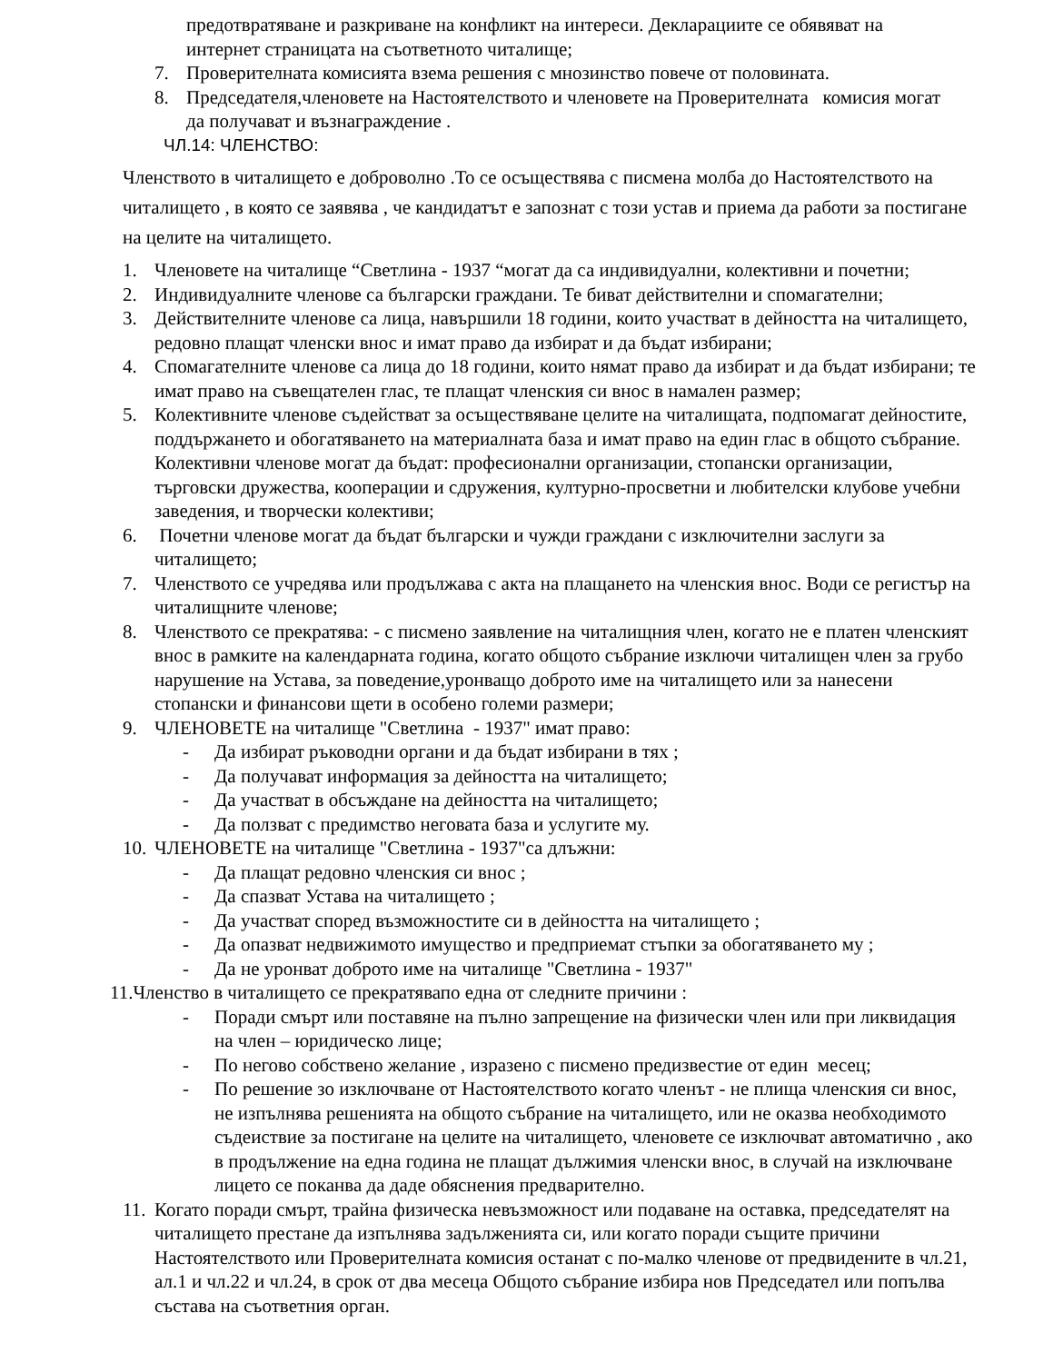предотвратяване и разкриване на конфликт на интереси. Декларациите се обявяват на интернет страницата на съответното читалище;
7. Проверителната комисията взема решения с мнозинство повече от половината.
8. Председателя,членовете на Настоятелството и членовете на Проверителната комисия могат да получават и възнаграждение .
ЧЛ.14: ЧЛЕНСТВО:
Членството в читалището е доброволно .То се осъществява с писмена молба до Настоятелството на читалището , в която се заявява , че кандидатът е запознат с този устав и приема да работи за постигане на целите на читалището.
1. Членовете на читалище “Светлина - 1937 “могат да са индивидуални, колективни и почетни;
2. Индивидуалните членове са български граждани. Те биват действителни и спомагателни;
3. Действителните членове са лица, навършили 18 години, които участват в дейността на читалището, редовно плащат членски внос и имат право да избират и да бъдат избирани;
4. Спомагателните членове са лица до 18 години, които нямат право да избират и да бъдат избирани; те имат право на съвещателен глас, те плащат членския си внос в намален размер;
5. Колективните членове съдействат за осъществяване целите на читалищата, подпомагат дейностите, поддържането и обогатяването на материалната база и имат право на един глас в общото събрание. Колективни членове могат да бъдат: професионални организации, стопански организации, търговски дружества, кооперации и сдружения, културно-просветни и любителски клубове учебни заведения, и творчески колективи;
6. Почетни членове могат да бъдат български и чужди граждани с изключителни заслуги за читалището;
7. Членството се учредява или продължава с акта на плащането на членския внос. Води се регистър на читалищните членове;
8. Членството се прекратява: - с писмено заявление на читалищния член, когато не е платен членският внос в рамките на календарната година, когато общото събрание изключи читалищен член за грубо нарушение на Устава, за поведение,уронващо доброто име на читалището или за нанесени стопански и финансови щети в особено големи размери;
9. ЧЛЕНОВЕТЕ на читалище "Светлина - 1937" имат право:
- Да избират ръководни органи и да бъдат избирани в тях ;
- Да получават информация за дейността на читалището;
- Да участват в обсъждане на дейността на читалището;
- Да ползват с предимство неговата база и услугите му.
10. ЧЛЕНОВЕТЕ на читалище "Светлина - 1937"са длъжни:
- Да плащат редовно членския си внос ;
- Да спазват Устава на читалището ;
- Да участват според възможностите си в дейността на читалището ;
- Да опазват недвижимото имущество и предприемат стъпки за обогатяването му ;
- Да не уронват доброто име на читалище "Светлина - 1937"
11.Членство в читалището се прекратявапо една от следните причини :
- Поради смърт или поставяне на пълно запрещение на физически член или при ликвидация на член – юридическо лице;
- По негово собствено желание , изразено с писмено предизвестие от един месец;
- По решение зо изключване от Настоятелството когато членът - не плища членския си внос, не изпълнява решенията на общото събрание на читалището, или не оказва необходимото съдеиствие за постигане на целите на читалището, членовете се изключват автоматично , ако в продължение на една година не плащат дължимия членски внос, в случай на изключване лицето се поканва да даде обяснения предварително.
11. Когато поради смърт, трайна физическа невъзможност или подаване на оставка, председателят на читалището престане да изпълнява задълженията си, или когато поради същите причини Настоятелството или Проверителната комисия останат с по-малко членове от предвидените в чл.21, ал.1 и чл.22 и чл.24, в срок от два месеца Общото събрание избира нов Председател или попълва състава на съответния орган.